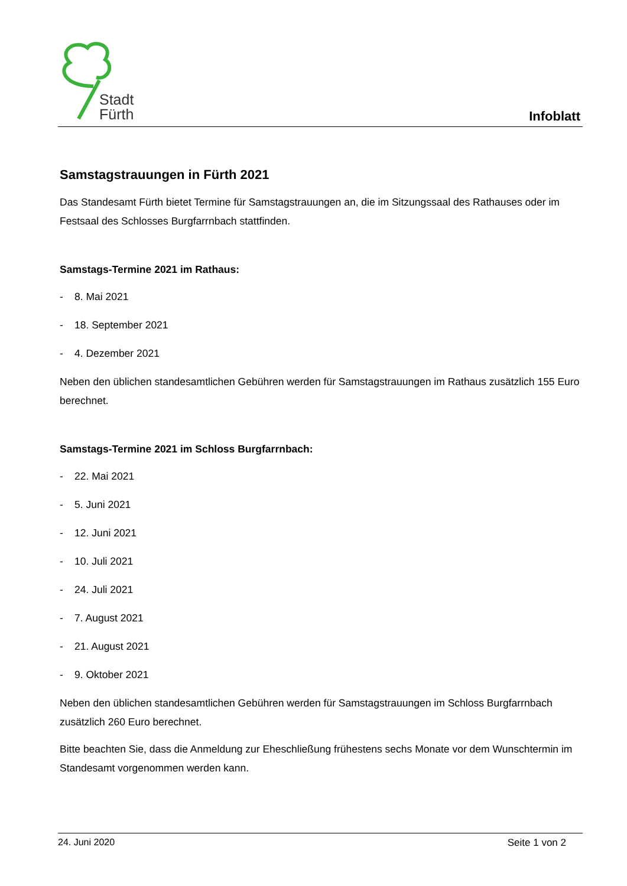Stadt
Fürth
Infoblatt
Samstagstrauungen in Fürth 2021
Das Standesamt Fürth bietet Termine für Samstagstrauungen an, die im Sitzungssaal des Rathauses oder im Festsaal des Schlosses Burgfarrnbach stattfinden.
Samstags-Termine 2021 im Rathaus:
- 8. Mai 2021
- 18. September 2021
- 4. Dezember 2021
Neben den üblichen standesamtlichen Gebühren werden für Samstagstrauungen im Rathaus zusätzlich 155 Euro berechnet.
Samstags-Termine 2021 im Schloss Burgfarrnbach:
- 22. Mai 2021
- 5. Juni 2021
- 12. Juni 2021
- 10. Juli 2021
- 24. Juli 2021
- 7. August 2021
- 21. August 2021
- 9. Oktober 2021
Neben den üblichen standesamtlichen Gebühren werden für Samstagstrauungen im Schloss Burgfarrnbach zusätzlich 260 Euro berechnet.
Bitte beachten Sie, dass die Anmeldung zur Eheschließung frühestens sechs Monate vor dem Wunschtermin im Standesamt vorgenommen werden kann.
24. Juni 2020 Seite 1 von 2